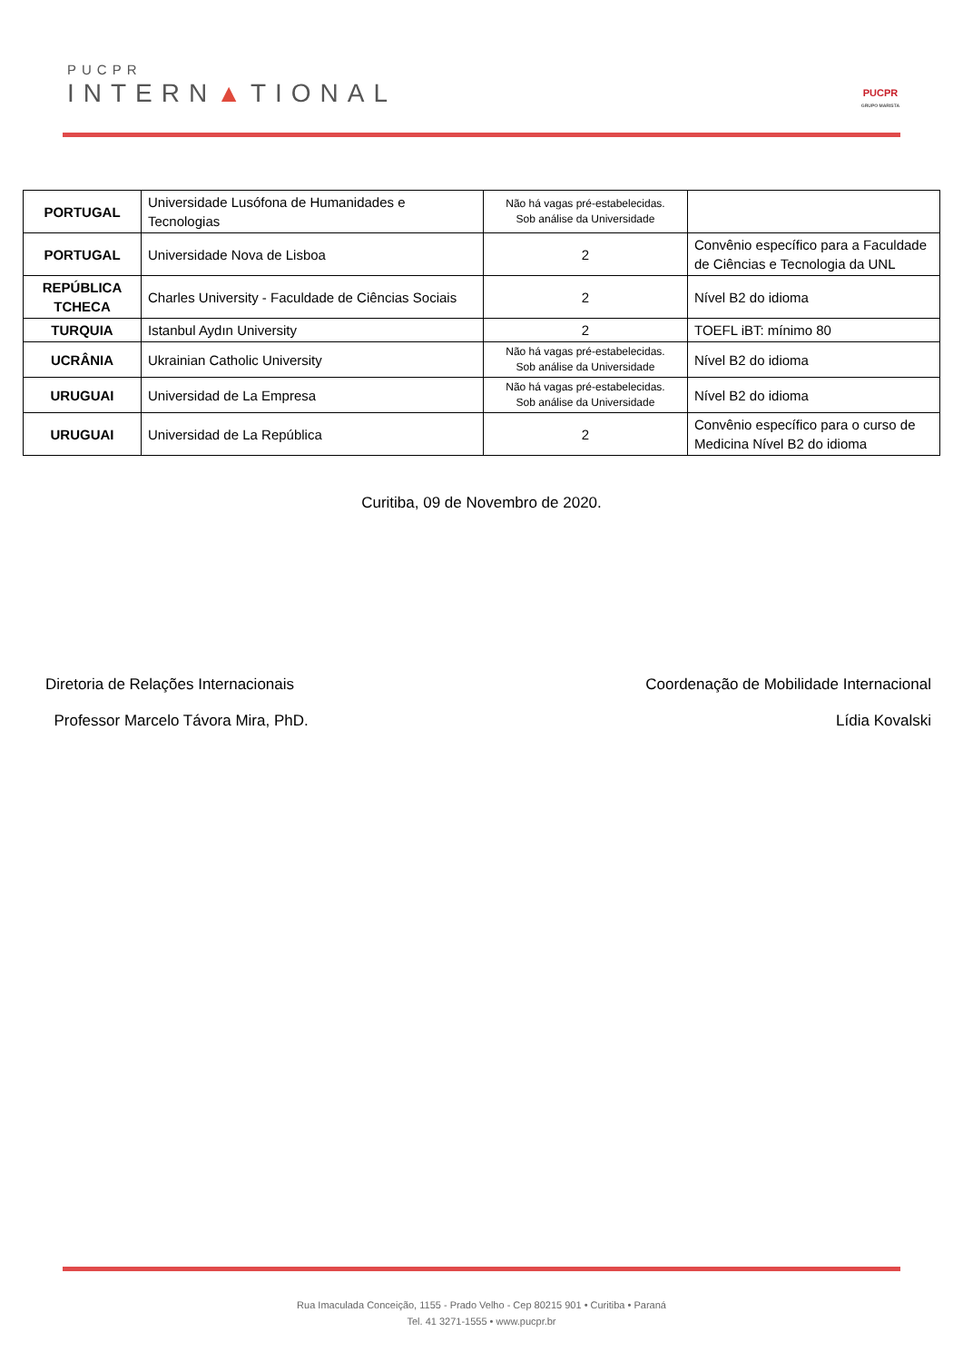PUCPR
INTERN▲TIONAL
PUCPR
GRUPO MARISTA
| PORTUGAL | Universidade Lusófona de Humanidades e Tecnologias | Não há vagas pré-estabelecidas. Sob análise da Universidade | |
| PORTUGAL | Universidade Nova de Lisboa | 2 | Convênio específico para a Faculdade de Ciências e Tecnologia da UNL |
| REPÚBLICA TCHECA | Charles University - Faculdade de Ciências Sociais | 2 | Nível B2 do idioma |
| TURQUIA | Istanbul Aydın University | 2 | TOEFL iBT: mínimo 80 |
| UCRÂNIA | Ukrainian Catholic University | Não há vagas pré-estabelecidas. Sob análise da Universidade | Nível B2 do idioma |
| URUGUAI | Universidad de La Empresa | Não há vagas pré-estabelecidas. Sob análise da Universidade | Nível B2 do idioma |
| URUGUAI | Universidad de La República | 2 | Convênio específico para o curso de Medicina Nível B2 do idioma |
Curitiba, 09 de Novembro de 2020.
Diretoria de Relações Internacionais
Professor Marcelo Távora Mira, PhD.
Coordenação de Mobilidade Internacional
Lídia Kovalski
Rua Imaculada Conceição, 1155 - Prado Velho - Cep 80215 901 • Curitiba • Paraná
Tel. 41 3271-1555 • www.pucpr.br